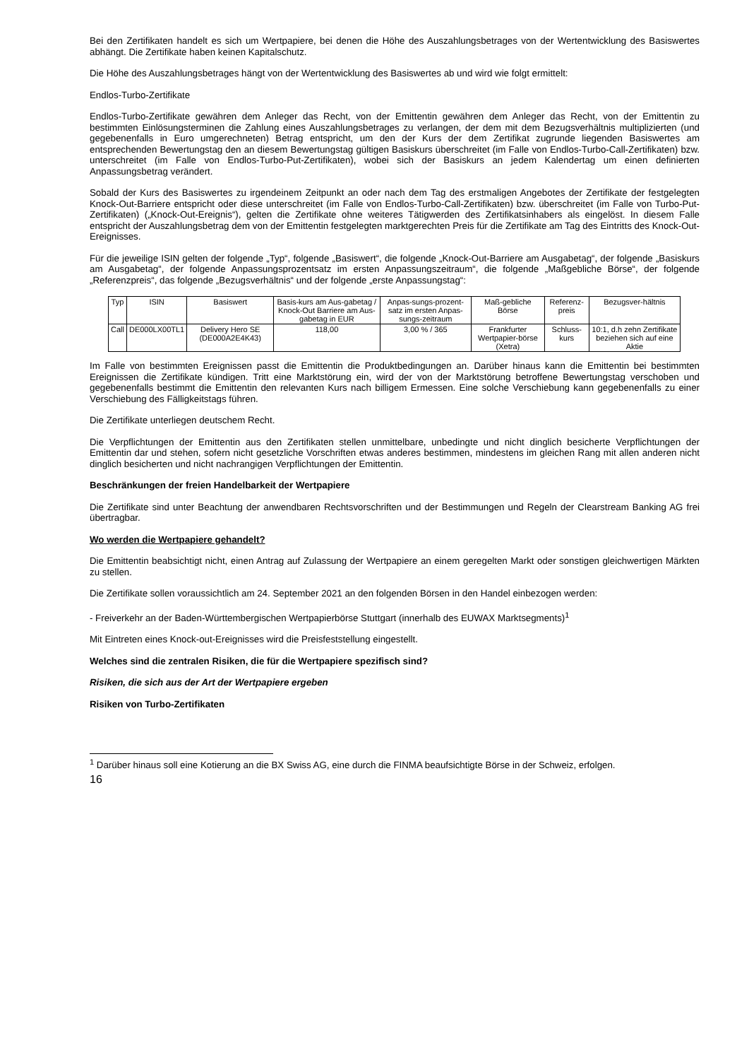Bei den Zertifikaten handelt es sich um Wertpapiere, bei denen die Höhe des Auszahlungsbetrages von der Wertentwicklung des Basiswertes abhängt. Die Zertifikate haben keinen Kapitalschutz.
Die Höhe des Auszahlungsbetrages hängt von der Wertentwicklung des Basiswertes ab und wird wie folgt ermittelt:
Endlos-Turbo-Zertifikate
Endlos-Turbo-Zertifikate gewähren dem Anleger das Recht, von der Emittentin gewähren dem Anleger das Recht, von der Emittentin zu bestimmten Einlösungsterminen die Zahlung eines Auszahlungsbetrages zu verlangen, der dem mit dem Bezugsverhältnis multiplizierten (und gegebenenfalls in Euro umgerechneten) Betrag entspricht, um den der Kurs der dem Zertifikat zugrunde liegenden Basiswertes am entsprechenden Bewertungstag den an diesem Bewertungstag gültigen Basiskurs überschreitet (im Falle von Endlos-Turbo-Call-Zertifikaten) bzw. unterschreitet (im Falle von Endlos-Turbo-Put-Zertifikaten), wobei sich der Basiskurs an jedem Kalendertag um einen definierten Anpassungsbetrag verändert.
Sobald der Kurs des Basiswertes zu irgendeinem Zeitpunkt an oder nach dem Tag des erstmaligen Angebotes der Zertifikate der festgelegten Knock-Out-Barriere entspricht oder diese unterschreitet (im Falle von Endlos-Turbo-Call-Zertifikaten) bzw. überschreitet (im Falle von Turbo-Put-Zertifikaten) („Knock-Out-Ereignis“), gelten die Zertifikate ohne weiteres Tätigwerden des Zertifikatsinhabers als eingelöst. In diesem Falle entspricht der Auszahlungsbetrag dem von der Emittentin festgelegten marktgerechten Preis für die Zertifikate am Tag des Eintritts des Knock-Out-Ereignisses.
Für die jeweilige ISIN gelten der folgende „Typ“, folgende „Basiswert“, die folgende „Knock-Out-Barriere am Ausgabetag“, der folgende „Basiskurs am Ausgabetag“, der folgende Anpassungsprozentsatz im ersten Anpassungszeitraum“, die folgende „Maßgebliche Börse“, der folgende „Referenzpreis“, das folgende „Bezugsverhältnis“ und der folgende „erste Anpassungstag“:
| Typ | ISIN | Basiswert | Basis-kurs am Aus-gabetag / Knock-Out Barriere am Aus-gabetag in EUR | Anpas-sungs-prozent-satz im ersten Anpas-sungs-zeitraum | Maß-gebliche Börse | Referenz-preis | Bezugsver-hältnis |
| --- | --- | --- | --- | --- | --- | --- | --- |
| Call | DE000LX00TL1 | Delivery Hero SE (DE000A2E4K43) | 118,00 | 3,00 % / 365 | Frankfurter Wertpapier-börse (Xetra) | Schluss-kurs | 10:1, d.h zehn Zertifikate beziehen sich auf eine Aktie |
Im Falle von bestimmten Ereignissen passt die Emittentin die Produktbedingungen an. Darüber hinaus kann die Emittentin bei bestimmten Ereignissen die Zertifikate kündigen. Tritt eine Marktstörung ein, wird der von der Marktstörung betroffene Bewertungstag verschoben und gegebenenfalls bestimmt die Emittentin den relevanten Kurs nach billigem Ermessen. Eine solche Verschiebung kann gegebenenfalls zu einer Verschiebung des Fälligkeitstags führen.
Die Zertifikate unterliegen deutschem Recht.
Die Verpflichtungen der Emittentin aus den Zertifikaten stellen unmittelbare, unbedingte und nicht dinglich besicherte Verpflichtungen der Emittentin dar und stehen, sofern nicht gesetzliche Vorschriften etwas anderes bestimmen, mindestens im gleichen Rang mit allen anderen nicht dinglich besicherten und nicht nachrangigen Verpflichtungen der Emittentin.
Beschränkungen der freien Handelbarkeit der Wertpapiere
Die Zertifikate sind unter Beachtung der anwendbaren Rechtsvorschriften und der Bestimmungen und Regeln der Clearstream Banking AG frei übertragbar.
Wo werden die Wertpapiere gehandelt?
Die Emittentin beabsichtigt nicht, einen Antrag auf Zulassung der Wertpapiere an einem geregelten Markt oder sonstigen gleichwertigen Märkten zu stellen.
Die Zertifikate sollen voraussichtlich am 24. September 2021 an den folgenden Börsen in den Handel einbezogen werden:
- Freiverkehr an der Baden-Württembergischen Wertpapierbörse Stuttgart (innerhalb des EUWAX Marktsegments)<sup>1</sup>
Mit Eintreten eines Knock-out-Ereignisses wird die Preisfeststellung eingestellt.
Welches sind die zentralen Risiken, die für die Wertpapiere spezifisch sind?
Risiken, die sich aus der Art der Wertpapiere ergeben
Risiken von Turbo-Zertifikaten
<sup>1</sup> Darüber hinaus soll eine Kotierung an die BX Swiss AG, eine durch die FINMA beaufsichtigte Börse in der Schweiz, erfolgen.
16